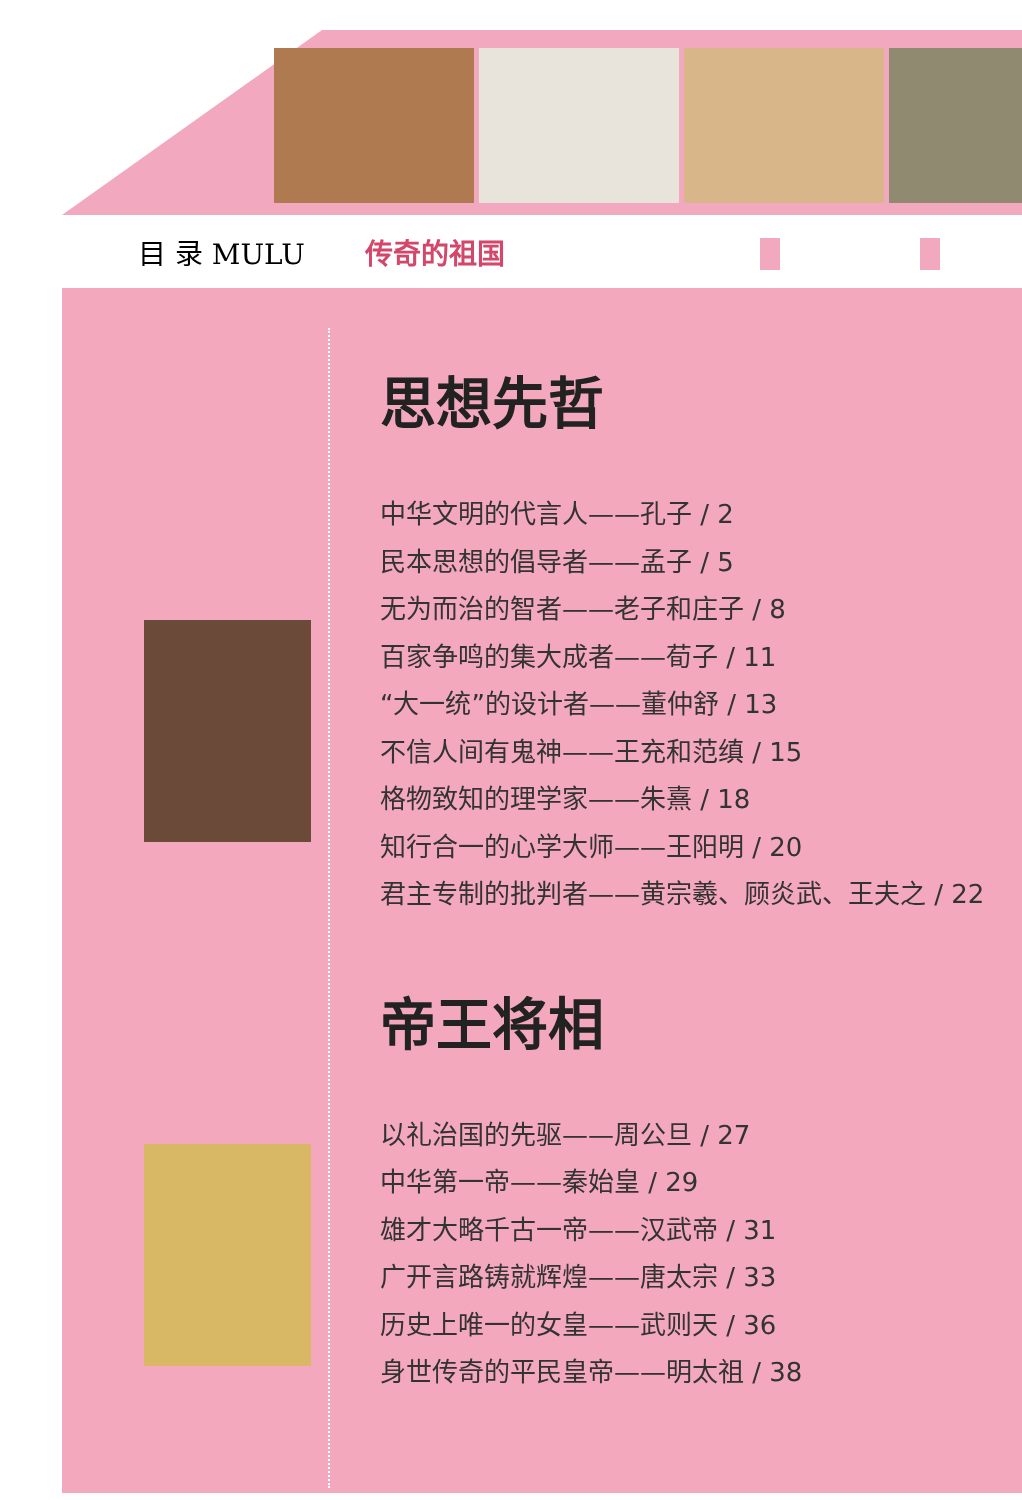目 录 MULU 传奇的祖国
思想先哲
中华文明的代言人——孔子 / 2
民本思想的倡导者——孟子 / 5
无为而治的智者——老子和庄子 / 8
百家争鸣的集大成者——荀子 / 11
“大一统”的设计者——董仲舒 / 13
不信人间有鬼神——王充和范缜 / 15
格物致知的理学家——朱熹 / 18
知行合一的心学大师——王阳明 / 20
君主专制的批判者——黄宗羲、顾炎武、王夫之 / 22
帝王将相
以礼治国的先驱——周公旦 / 27
中华第一帝——秦始皇 / 29
雄才大略千古一帝——汉武帝 / 31
广开言路铸就辉煌——唐太宗 / 33
历史上唯一的女皇——武则天 / 36
身世传奇的平民皇帝——明太祖 / 38